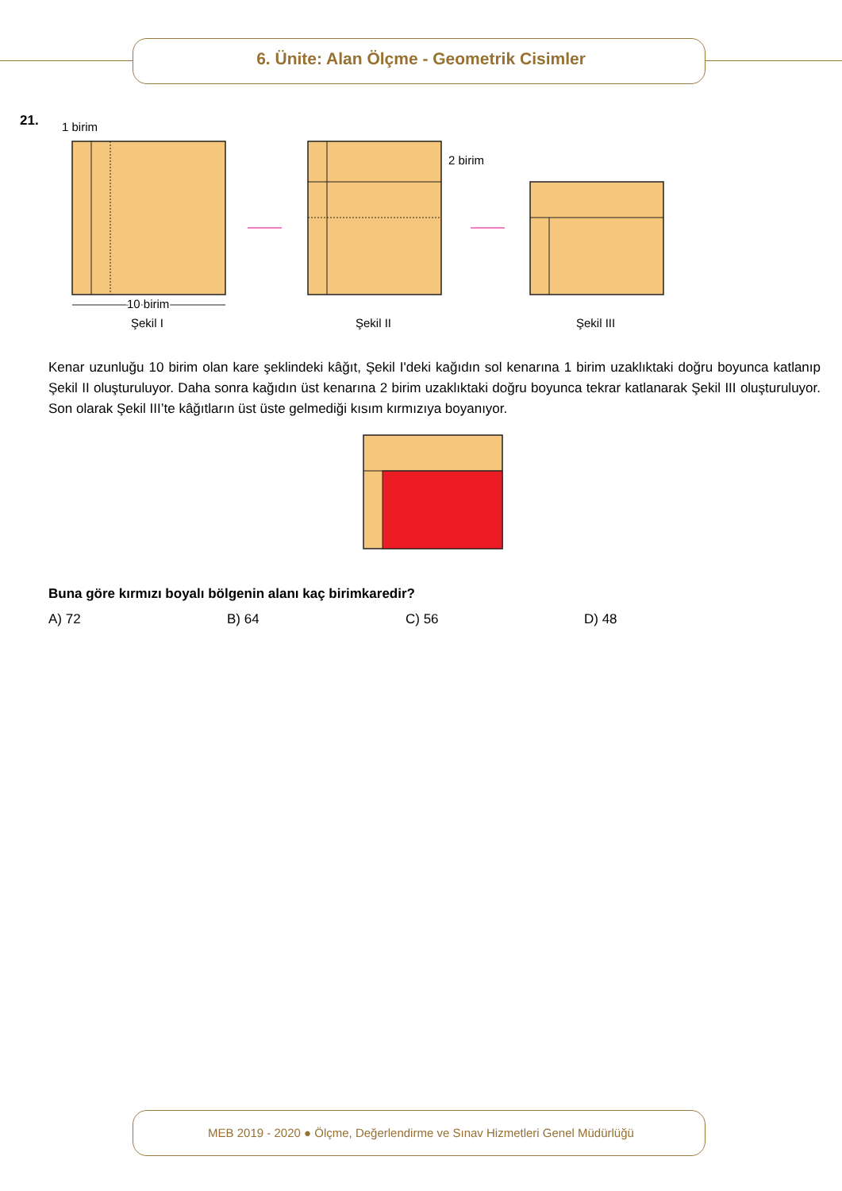6. Ünite: Alan Ölçme - Geometrik Cisimler
21.
1 birim
10 birim
Şekil I
2 birim
Şekil II
Şekil III
Kenar uzunluğu 10 birim olan kare şeklindeki kâğıt, Şekil I'deki kağıdın sol kenarına 1 birim uzaklıktaki doğru boyunca katlanıp Şekil II oluşturuluyor. Daha sonra kağıdın üst kenarına 2 birim uzaklıktaki doğru boyunca tekrar katlanarak Şekil III oluşturuluyor. Son olarak Şekil III’te kâğıtların üst üste gelmediği kısım kırmızıya boyanıyor.
Buna göre kırmızı boyalı bölgenin alanı kaç birimkaredir?
A) 72 B) 64 C) 56 D) 48
MEB 2019 - 2020 ● Ölçme, Değerlendirme ve Sınav Hizmetleri Genel Müdürlüğü